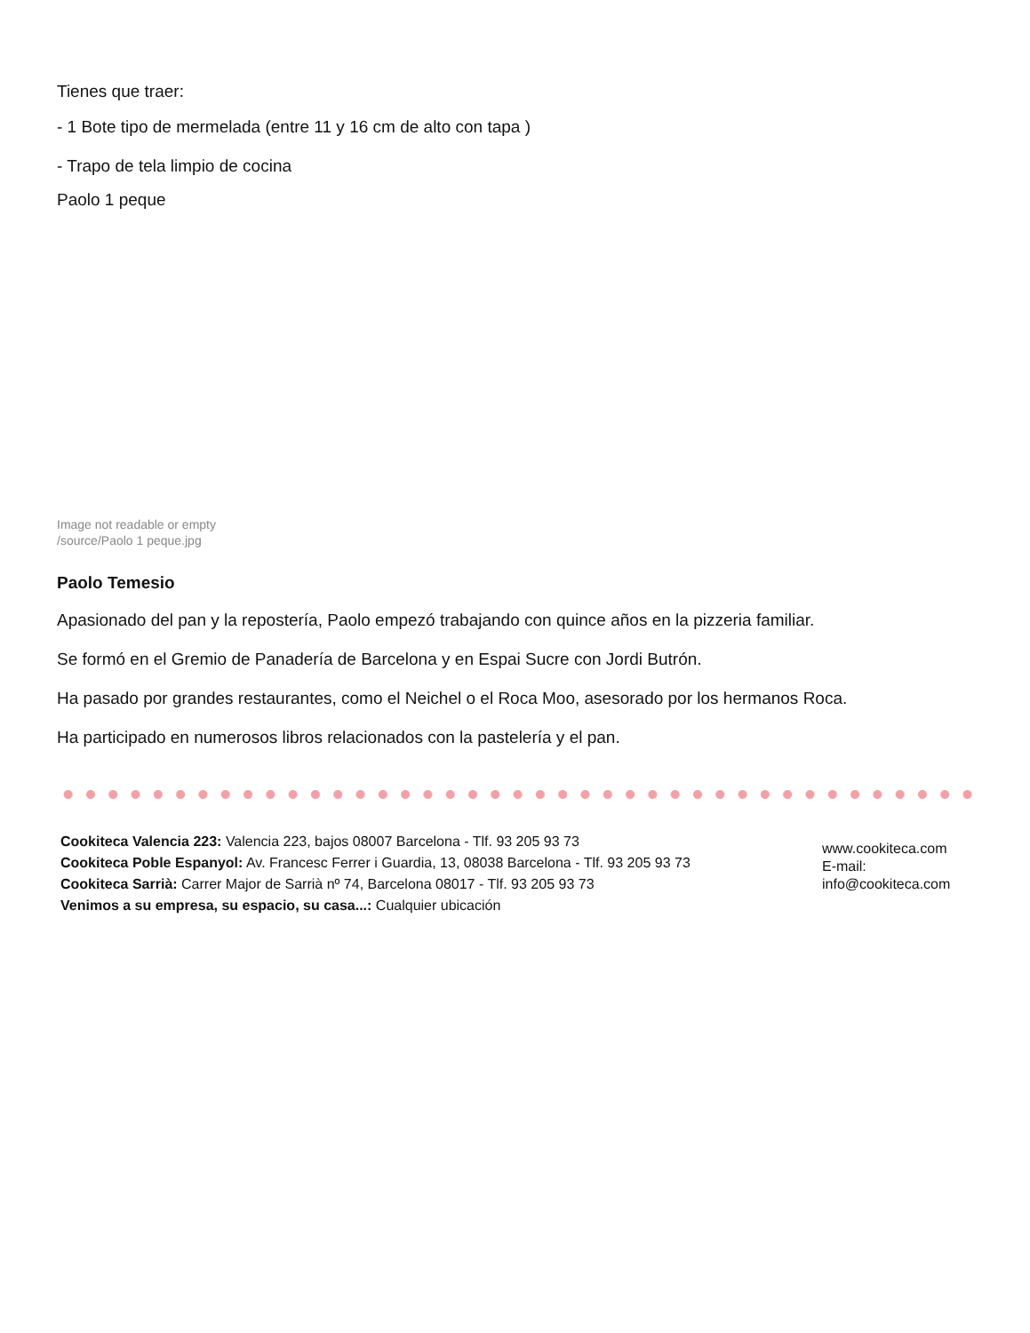Tienes que traer:
- 1 Bote tipo de mermelada (entre 11 y 16 cm de alto con tapa )
- Trapo de tela limpio de cocina
Paolo 1 peque
Image not readable or empty
/source/Paolo 1 peque.jpg
Paolo Temesio
Apasionado del pan y la repostería, Paolo empezó trabajando con quince años en la pizzeria familiar.
Se formó en el Gremio de Panadería de Barcelona y en Espai Sucre con Jordi Butrón.
Ha pasado por grandes restaurantes, como el Neichel o el Roca Moo, asesorado por los hermanos Roca.
Ha participado en numerosos libros relacionados con la pastelería y el pan.
Cookiteca Valencia 223: Valencia 223, bajos 08007 Barcelona - Tlf. 93 205 93 73
Cookiteca Poble Espanyol: Av. Francesc Ferrer i Guardia, 13, 08038 Barcelona - Tlf. 93 205 93 73
Cookiteca Sarrià: Carrer Major de Sarrià nº 74, Barcelona 08017 - Tlf. 93 205 93 73
Venimos a su empresa, su espacio, su casa...: Cualquier ubicación
www.cookiteca.com
E-mail:
info@cookiteca.com